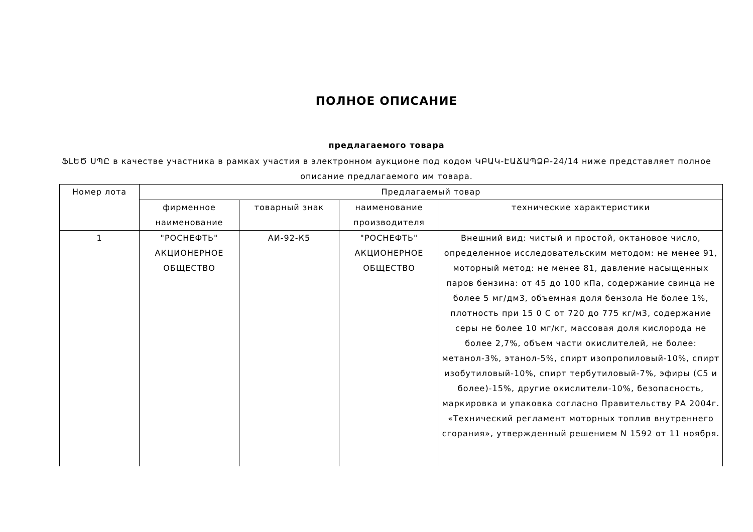ПОЛНОЕ ОПИСАНИЕ
предлагаемого товара
ՖԼԵԾ ՍՊԸ в качестве участника в рамках участия в электронном аукционе под кодом ԿԲԱԿ-ԷԱՃԱՊՁԲ-24/14 ниже представляет полное описание предлагаемого им товара.
| Номер лота | Предлагаемый товар | | | |
| --- | --- | --- | --- | --- |
| | фирменное наименование | товарный знак | наименование производителя | технические характеристики |
| 1 | "РОСНЕФТЬ" АКЦИОНЕРНОЕ ОБЩЕСТВО | АИ-92-К5 | "РОСНЕФТЬ" АКЦИОНЕРНОЕ ОБЩЕСТВО | Внешний вид: чистый и простой, октановое число, определенное исследовательским методом: не менее 91, моторный метод: не менее 81, давление насыщенных паров бензина: от 45 до 100 кПа, содержание свинца не более 5 мг/дм3, объемная доля бензола Не более 1%, плотность при 15 0 С от 720 до 775 кг/м3, содержание серы не более 10 мг/кг, массовая доля кислорода не более 2,7%, объем части окислителей, не более: метанол-3%, этанол-5%, спирт изопропиловый-10%, спирт изобутиловый-10%, спирт тербутиловый-7%, эфиры (С5 и более)-15%, другие окислители-10%, безопасность, маркировка и упаковка согласно Правительству РА 2004г. «Технический регламент моторных топлив внутреннего сгорания», утвержденный решением N 1592 от 11 ноября. |